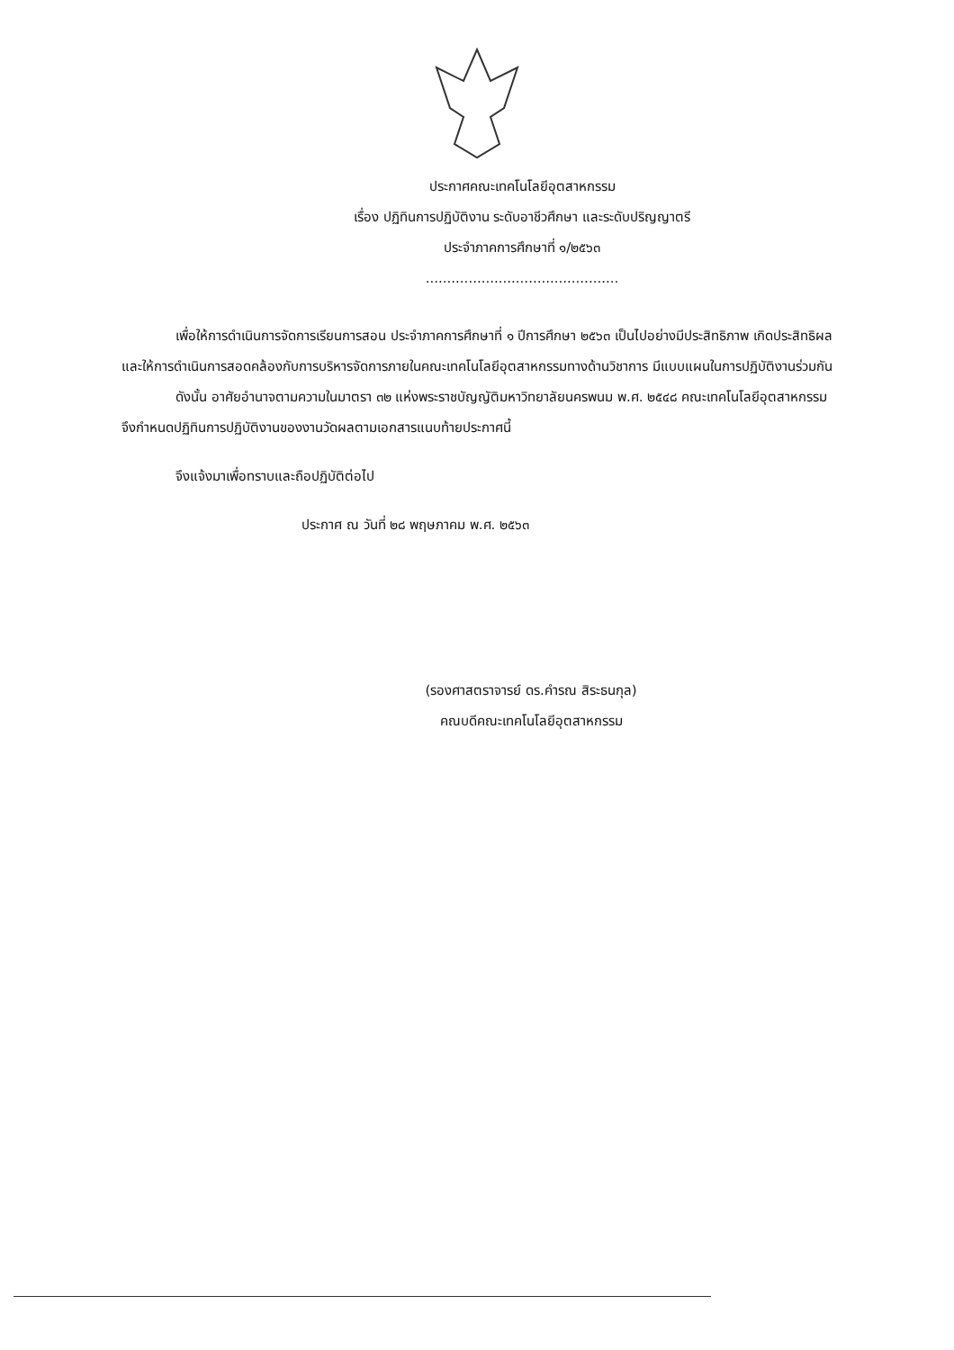ประกาศคณะเทคโนโลยีอุตสาหกรรม
เรื่อง ปฏิทินการปฏิบัติงาน ระดับอาชีวศึกษา และระดับปริญญาตรี
ประจำภาคการศึกษาที่ ๑/๒๕๖๓
.............................................
เพื่อให้การดำเนินการจัดการเรียนการสอน ประจำภาคการศึกษาที่ ๑ ปีการศึกษา ๒๕๖๓ เป็นไปอย่างมีประสิทธิภาพ เกิดประสิทธิผลและให้การดำเนินการสอดคล้องกับการบริหารจัดการภายในคณะเทคโนโลยีอุตสาหกรรมทางด้านวิชาการ มีแบบแผนในการปฏิบัติงานร่วมกัน
ดังนั้น อาศัยอำนาจตามความในมาตรา ๓๒ แห่งพระราชบัญญัติมหาวิทยาลัยนครพนม พ.ศ. ๒๕๔๘ คณะเทคโนโลยีอุตสาหกรรมจึงกำหนดปฏิทินการปฏิบัติงานของงานวัดผลตามเอกสารแนบท้ายประกาศนี้
จึงแจ้งมาเพื่อทราบและถือปฏิบัติต่อไป
ประกาศ ณ วันที่ ๒๘ พฤษภาคม พ.ศ. ๒๕๖๓
(รองศาสตราจารย์ ดร.คำรณ สิระธนกุล)
คณบดีคณะเทคโนโลยีอุตสาหกรรม